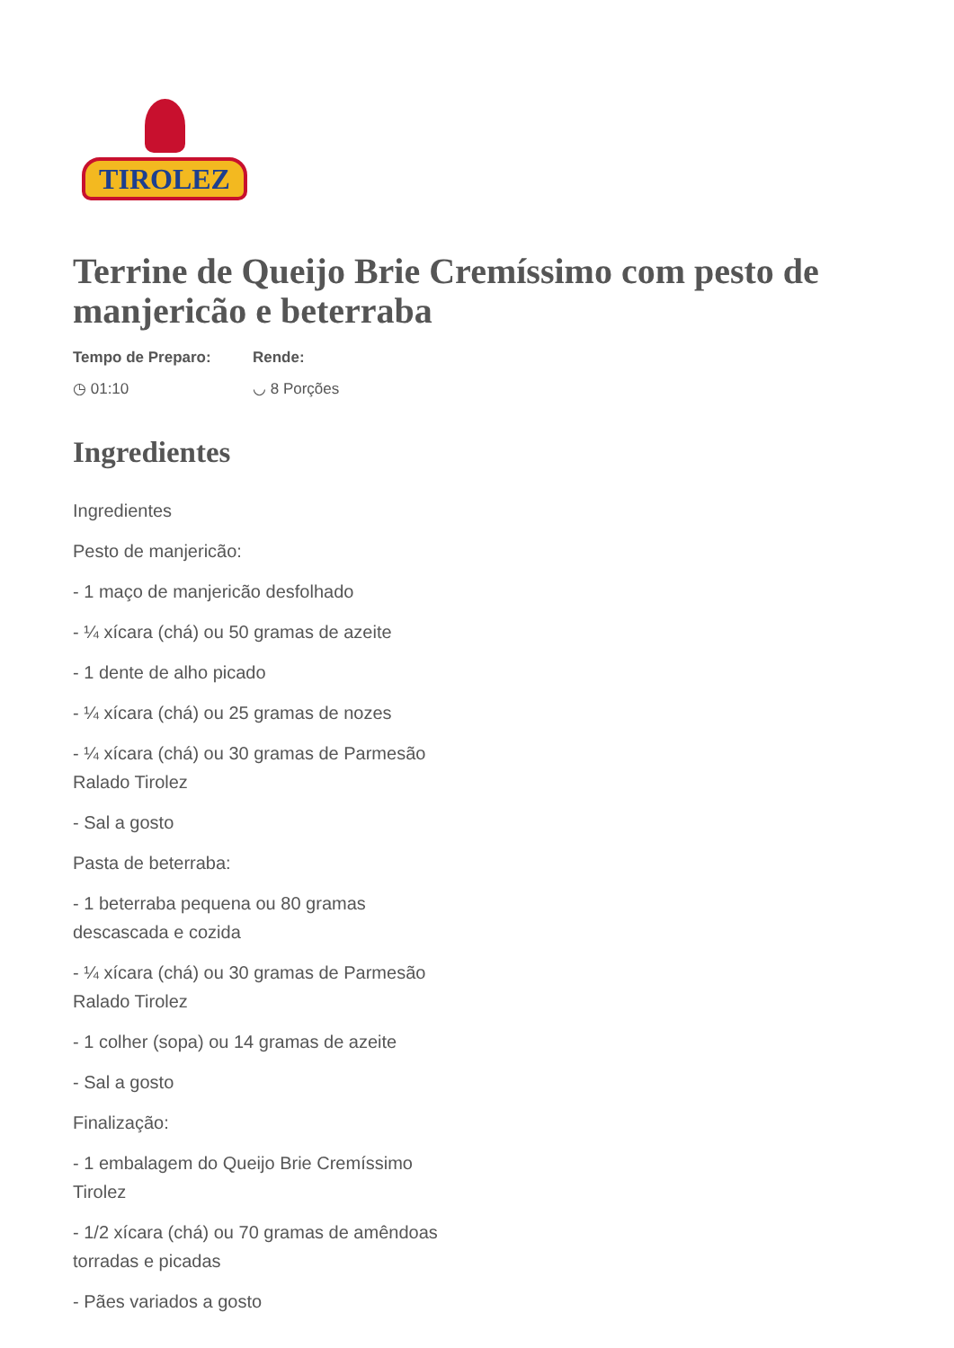TIROLEZ
Terrine de Queijo Brie Cremíssimo com pesto de manjericão e beterraba
Tempo de Preparo:
◷ 01:10
Rende:
◡ 8 Porções
Ingredientes
Ingredientes
Pesto de manjericão:
- 1 maço de manjericão desfolhado
- ¼ xícara (chá) ou 50 gramas de azeite
- 1 dente de alho picado
- ¼ xícara (chá) ou 25 gramas de nozes
- ¼ xícara (chá) ou 30 gramas de Parmesão Ralado Tirolez
- Sal a gosto
Pasta de beterraba:
- 1 beterraba pequena ou 80 gramas descascada e cozida
- ¼ xícara (chá) ou 30 gramas de Parmesão Ralado Tirolez
- 1 colher (sopa) ou 14 gramas de azeite
- Sal a gosto
Finalização:
- 1 embalagem do Queijo Brie Cremíssimo Tirolez
- 1/2 xícara (chá) ou 70 gramas de amêndoas torradas e picadas
- Pães variados a gosto